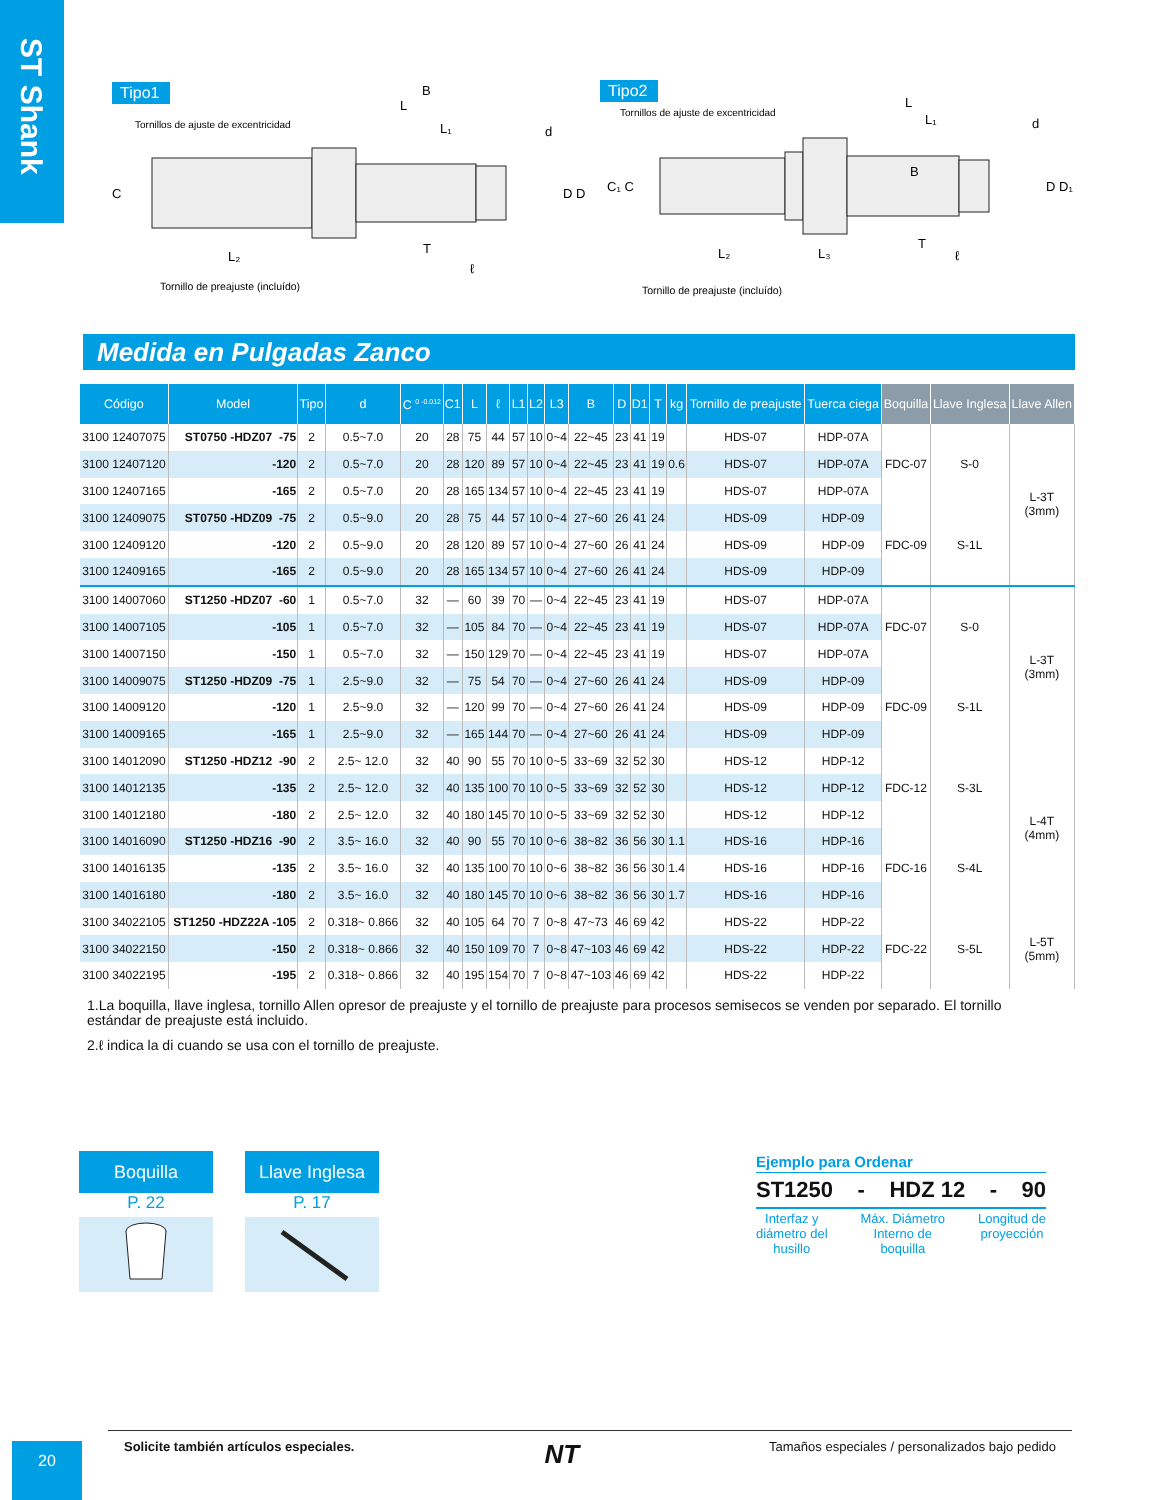ST Shank
Tipo1
Tornillos de ajuste de excentricidad
B
L
L₁
d
C
D D
L₂
T
ℓ
Tornillo de preajuste (incluído)
Tipo2
Tornillos de ajuste de excentricidad
L
L₁
d
C₁ C
B
D D₁
L₂
L₃
T
ℓ
Tornillo de preajuste (incluído)
Medida en Pulgadas Zanco
| Código | Model | Tipo | d | C <sup>0 -0.012</sup> | C1 | L | ℓ | L1 | L2 | L3 | B | D | D1 | T | kg | Tornillo de preajuste | Tuerca ciega | Boquilla | Llave Inglesa | Llave Allen |
| --- | --- | --- | --- | --- | --- | --- | --- | --- | --- | --- | --- | --- | --- | --- | --- | --- | --- | --- | --- | --- |
| 3100 12407075 | ST0750 -HDZ07 -75 | 2 | 0.5~7.0 | 20 | 28 | 75 | 44 | 57 | 10 | 0~4 | 22~45 | 23 | 41 | 19 | | HDS-07 | HDP-07A | FDC-07 | S-0 | L-3T (3mm) |
| 3100 12407120 | -120 | 2 | 0.5~7.0 | 20 | 28 | 120 | 89 | 57 | 10 | 0~4 | 22~45 | 23 | 41 | 19 | 0.6 | HDS-07 | HDP-07A | | | |
| 3100 12407165 | -165 | 2 | 0.5~7.0 | 20 | 28 | 165 | 134 | 57 | 10 | 0~4 | 22~45 | 23 | 41 | 19 | | HDS-07 | HDP-07A | | | |
| 3100 12409075 | ST0750 -HDZ09 -75 | 2 | 0.5~9.0 | 20 | 28 | 75 | 44 | 57 | 10 | 0~4 | 27~60 | 26 | 41 | 24 | | HDS-09 | HDP-09 | FDC-09 | S-1L | |
| 3100 12409120 | -120 | 2 | 0.5~9.0 | 20 | 28 | 120 | 89 | 57 | 10 | 0~4 | 27~60 | 26 | 41 | 24 | | HDS-09 | HDP-09 | | | |
| 3100 12409165 | -165 | 2 | 0.5~9.0 | 20 | 28 | 165 | 134 | 57 | 10 | 0~4 | 27~60 | 26 | 41 | 24 | | HDS-09 | HDP-09 | | | |
| 3100 14007060 | ST1250 -HDZ07 -60 | 1 | 0.5~7.0 | 32 | — | 60 | 39 | 70 | — | 0~4 | 22~45 | 23 | 41 | 19 | | HDS-07 | HDP-07A | FDC-07 | S-0 | L-3T (3mm) |
| 3100 14007105 | -105 | 1 | 0.5~7.0 | 32 | — | 105 | 84 | 70 | — | 0~4 | 22~45 | 23 | 41 | 19 | | HDS-07 | HDP-07A | | | |
| 3100 14007150 | -150 | 1 | 0.5~7.0 | 32 | — | 150 | 129 | 70 | — | 0~4 | 22~45 | 23 | 41 | 19 | | HDS-07 | HDP-07A | | | |
| 3100 14009075 | ST1250 -HDZ09 -75 | 1 | 2.5~9.0 | 32 | — | 75 | 54 | 70 | — | 0~4 | 27~60 | 26 | 41 | 24 | | HDS-09 | HDP-09 | FDC-09 | S-1L | |
| 3100 14009120 | -120 | 1 | 2.5~9.0 | 32 | — | 120 | 99 | 70 | — | 0~4 | 27~60 | 26 | 41 | 24 | | HDS-09 | HDP-09 | | | |
| 3100 14009165 | -165 | 1 | 2.5~9.0 | 32 | — | 165 | 144 | 70 | — | 0~4 | 27~60 | 26 | 41 | 24 | | HDS-09 | HDP-09 | | | |
| 3100 14012090 | ST1250 -HDZ12 -90 | 2 | 2.5~ 12.0 | 32 | 40 | 90 | 55 | 70 | 10 | 0~5 | 33~69 | 32 | 52 | 30 | | HDS-12 | HDP-12 | FDC-12 | S-3L | L-4T (4mm) |
| 3100 14012135 | -135 | 2 | 2.5~ 12.0 | 32 | 40 | 135 | 100 | 70 | 10 | 0~5 | 33~69 | 32 | 52 | 30 | | HDS-12 | HDP-12 | | | |
| 3100 14012180 | -180 | 2 | 2.5~ 12.0 | 32 | 40 | 180 | 145 | 70 | 10 | 0~5 | 33~69 | 32 | 52 | 30 | | HDS-12 | HDP-12 | | | |
| 3100 14016090 | ST1250 -HDZ16 -90 | 2 | 3.5~ 16.0 | 32 | 40 | 90 | 55 | 70 | 10 | 0~6 | 38~82 | 36 | 56 | 30 | 1.1 | HDS-16 | HDP-16 | FDC-16 | S-4L | |
| 3100 14016135 | -135 | 2 | 3.5~ 16.0 | 32 | 40 | 135 | 100 | 70 | 10 | 0~6 | 38~82 | 36 | 56 | 30 | 1.4 | HDS-16 | HDP-16 | | | |
| 3100 14016180 | -180 | 2 | 3.5~ 16.0 | 32 | 40 | 180 | 145 | 70 | 10 | 0~6 | 38~82 | 36 | 56 | 30 | 1.7 | HDS-16 | HDP-16 | | | |
| 3100 34022105 | ST1250 -HDZ22A -105 | 2 | 0.318~ 0.866 | 32 | 40 | 105 | 64 | 70 | 7 | 0~8 | 47~73 | 46 | 69 | 42 | | HDS-22 | HDP-22 | FDC-22 | S-5L | L-5T (5mm) |
| 3100 34022150 | -150 | 2 | 0.318~ 0.866 | 32 | 40 | 150 | 109 | 70 | 7 | 0~8 | 47~103 | 46 | 69 | 42 | | HDS-22 | HDP-22 | | | |
| 3100 34022195 | -195 | 2 | 0.318~ 0.866 | 32 | 40 | 195 | 154 | 70 | 7 | 0~8 | 47~103 | 46 | 69 | 42 | | HDS-22 | HDP-22 | | | |
1.La boquilla, llave inglesa, tornillo Allen opresor de preajuste y el tornillo de preajuste para procesos semisecos se venden por separado. El tornillo estándar de preajuste está incluido.
2.ℓ indica la di cuando se usa con el tornillo de preajuste.
Boquilla
P. 22
Llave Inglesa
P. 17
Ejemplo para Ordenar
ST1250 - HDZ 12 - 90
Interfaz y
diámetro del
husillo Máx. Diámetro
Interno de
boquilla Longitud de
proyección
Solicite también artículos especiales. NT Tamaños especiales / personalizados bajo pedido
20